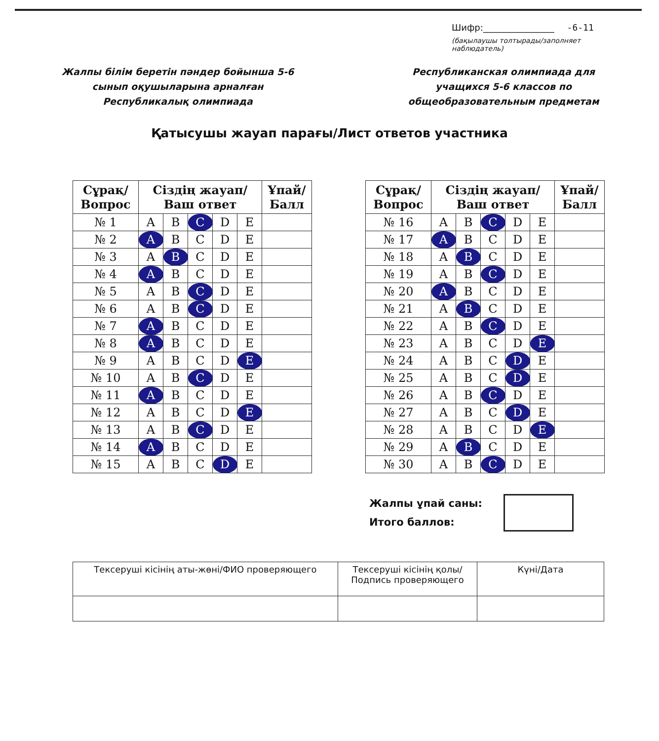Шифр:________________ -6-11
(бақылаушы толтырады/заполняет наблюдатель)
Жалпы білім беретін пәндер бойынша 5-6 сынып оқушыларына арналған Республикалық олимпиада
Республиканская олимпиада для учащихся 5-6 классов по общеобразовательным предметам
Қатысушы жауап парағы/Лист ответов участника
| Сұрақ/ Вопрос | Сіздің жауап/ Ваш ответ | | | | | Ұпай/ Балл |
| --- | --- | --- | --- | --- | --- | --- |
| № 1 | A | B | C | D | E | |
| № 2 | A | B | C | D | E | |
| № 3 | A | B | C | D | E | |
| № 4 | A | B | C | D | E | |
| № 5 | A | B | C | D | E | |
| № 6 | A | B | C | D | E | |
| № 7 | A | B | C | D | E | |
| № 8 | A | B | C | D | E | |
| № 9 | A | B | C | D | E | |
| № 10 | A | B | C | D | E | |
| № 11 | A | B | C | D | E | |
| № 12 | A | B | C | D | E | |
| № 13 | A | B | C | D | E | |
| № 14 | A | B | C | D | E | |
| № 15 | A | B | C | D | E | |
| Сұрақ/ Вопрос | Сіздің жауап/ Ваш ответ | | | | | Ұпай/ Балл |
| --- | --- | --- | --- | --- | --- | --- |
| № 16 | A | B | C | D | E | |
| № 17 | A | B | C | D | E | |
| № 18 | A | B | C | D | E | |
| № 19 | A | B | C | D | E | |
| № 20 | A | B | C | D | E | |
| № 21 | A | B | C | D | E | |
| № 22 | A | B | C | D | E | |
| № 23 | A | B | C | D | E | |
| № 24 | A | B | C | D | E | |
| № 25 | A | B | C | D | E | |
| № 26 | A | B | C | D | E | |
| № 27 | A | B | C | D | E | |
| № 28 | A | B | C | D | E | |
| № 29 | A | B | C | D | E | |
| № 30 | A | B | C | D | E | |
Жалпы ұпай саны:
Итого баллов:
| Тексеруші кісінің аты-жөні/ФИО проверяющего | Тексеруші кісінің қолы/ Подпись проверяющего | Күні/Дата |